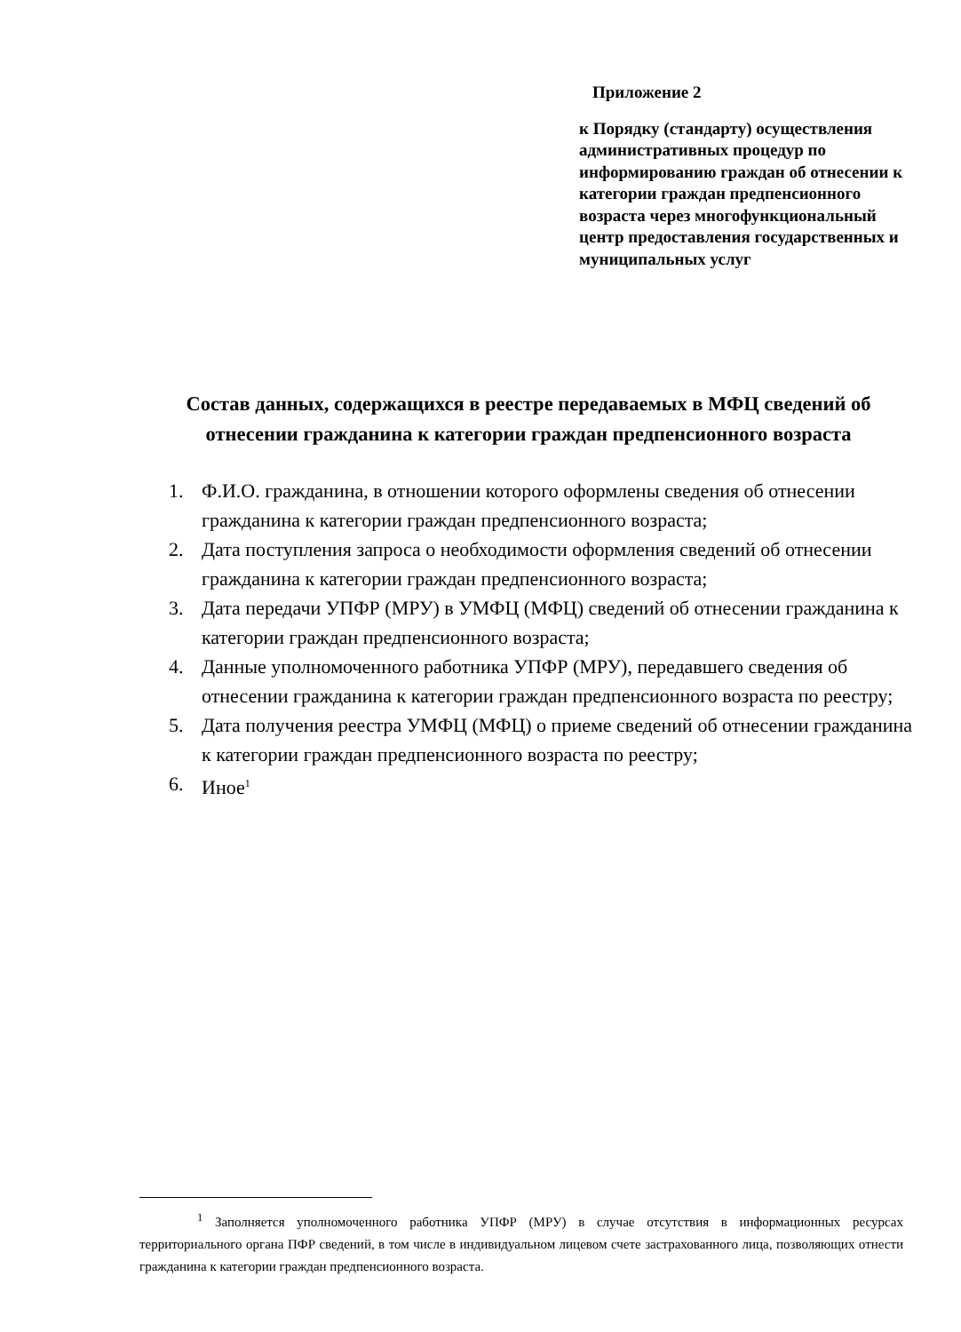Приложение 2
к Порядку (стандарту) осуществления административных процедур по информированию граждан об отнесении к категории граждан предпенсионного возраста через многофункциональный центр предоставления государственных и муниципальных услуг
Состав данных, содержащихся в реестре передаваемых в МФЦ сведений об отнесении гражданина к категории граждан предпенсионного возраста
1. Ф.И.О. гражданина, в отношении которого оформлены сведения об отнесении гражданина к категории граждан предпенсионного возраста;
2. Дата поступления запроса о необходимости оформления сведений об отнесении гражданина к категории граждан предпенсионного возраста;
3. Дата передачи УПФР (МРУ) в УМФЦ (МФЦ) сведений об отнесении гражданина к категории граждан предпенсионного возраста;
4. Данные уполномоченного работника УПФР (МРУ), передавшего сведения об отнесении гражданина к категории граждан предпенсионного возраста по реестру;
5. Дата получения реестра УМФЦ (МФЦ) о приеме сведений об отнесении гражданина к категории граждан предпенсионного возраста по реестру;
6. Иное<sup>1</sup>
<sup>1</sup> Заполняется уполномоченного работника УПФР (МРУ) в случае отсутствия в информационных ресурсах территориального органа ПФР сведений, в том числе в индивидуальном лицевом счете застрахованного лица, позволяющих отнести гражданина к категории граждан предпенсионного возраста.